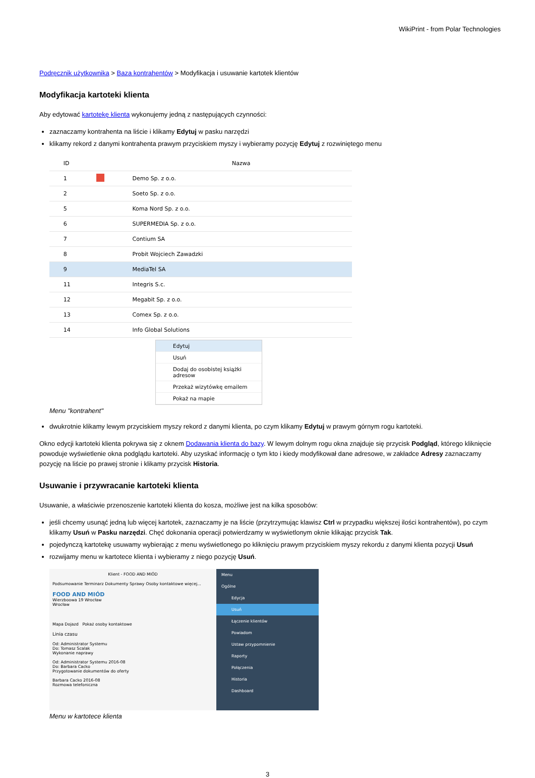WikiPrint - from Polar Technologies
Podręcznik użytkownika > Baza kontrahentów > Modyfikacja i usuwanie kartotek klientów
Modyfikacja kartoteki klienta
Aby edytować kartotekę klienta wykonujemy jedną z następujących czynności:
zaznaczamy kontrahenta na liście i klikamy Edytuj w pasku narzędzi
klikamy rekord z danymi kontrahenta prawym przyciskiem myszy i wybieramy pozycję Edytuj z rozwiniętego menu
| | ID | | Nazwa |
| --- | --- | --- | --- |
| | 1 | | Demo Sp. z o.o. |
| | 2 | | Soeto Sp. z o.o. |
| | 5 | | Koma Nord Sp. z o.o. |
| | 6 | | SUPERMEDIA Sp. z o.o. |
| | 7 | | Contium SA |
| | 8 | | Probit Wojciech Zawadzki |
| | 9 | | MediaTel SA |
| | 11 | | Integris S.c. |
| | 12 | | Megabit Sp. z o.o. |
| | 13 | | Comex Sp. z o.o. |
| | 14 | | Info Global Solutions |
Edytuj
Usuń
Dodaj do osobistej książki adresow
Przekaż wizytówkę emailem
Pokaż na mapie
Menu "kontrahent"
dwukrotnie klikamy lewym przyciskiem myszy rekord z danymi klienta, po czym klikamy Edytuj w prawym górnym rogu kartoteki.
Okno edycji kartoteki klienta pokrywa się z oknem Dodawania klienta do bazy. W lewym dolnym rogu okna znajduje się przycisk Podgląd, którego kliknięcie powoduje wyświetlenie okna podglądu kartoteki. Aby uzyskać informację o tym kto i kiedy modyfikował dane adresowe, w zakładce Adresy zaznaczamy pozycję na liście po prawej stronie i klikamy przycisk Historia.
Usuwanie i przywracanie kartoteki klienta
Usuwanie, a właściwie przenoszenie kartoteki klienta do kosza, możliwe jest na kilka sposobów:
jeśli chcemy usunąć jedną lub więcej kartotek, zaznaczamy je na liście (przytrzymując klawisz Ctrl w przypadku większej ilości kontrahentów), po czym klikamy Usuń w Pasku narzędzi. Chęć dokonania operacji potwierdzamy w wyświetlonym oknie klikając przycisk Tak.
pojedynczą kartotekę usuwamy wybierając z menu wyświetlonego po kliknięciu prawym przyciskiem myszy rekordu z danymi klienta pozycji Usuń
rozwijamy menu w kartotece klienta i wybieramy z niego pozycję Usuń.
Klient - FOOD AND MIÓD
Podsumowanie Terminarz Dokumenty Sprawy Osoby kontaktowe więcej...
FOOD AND MIÓD
Wierzboowa 19 Wrocław
Wrocław
Mapa Dojazd Pokaż osoby kontaktowe
Linia czasu
Od: Administrator Systemu
Do: Tomasz Scalak
Wykonanie naprawy
Od: Administrator Systemu 2016-08
Do: Barbara Cacko
Przygotowanie dokumentów do oferty
Barbara Cacko 2016-08
Rozmowa telefoniczna
Menu
Ogólne
Edycja
Usuń
Łączenie klientów
Powiadom
Ustaw przypomnienie
Raporty
Połączenia
Historia
Dashboard
Menu w kartotece klienta
3